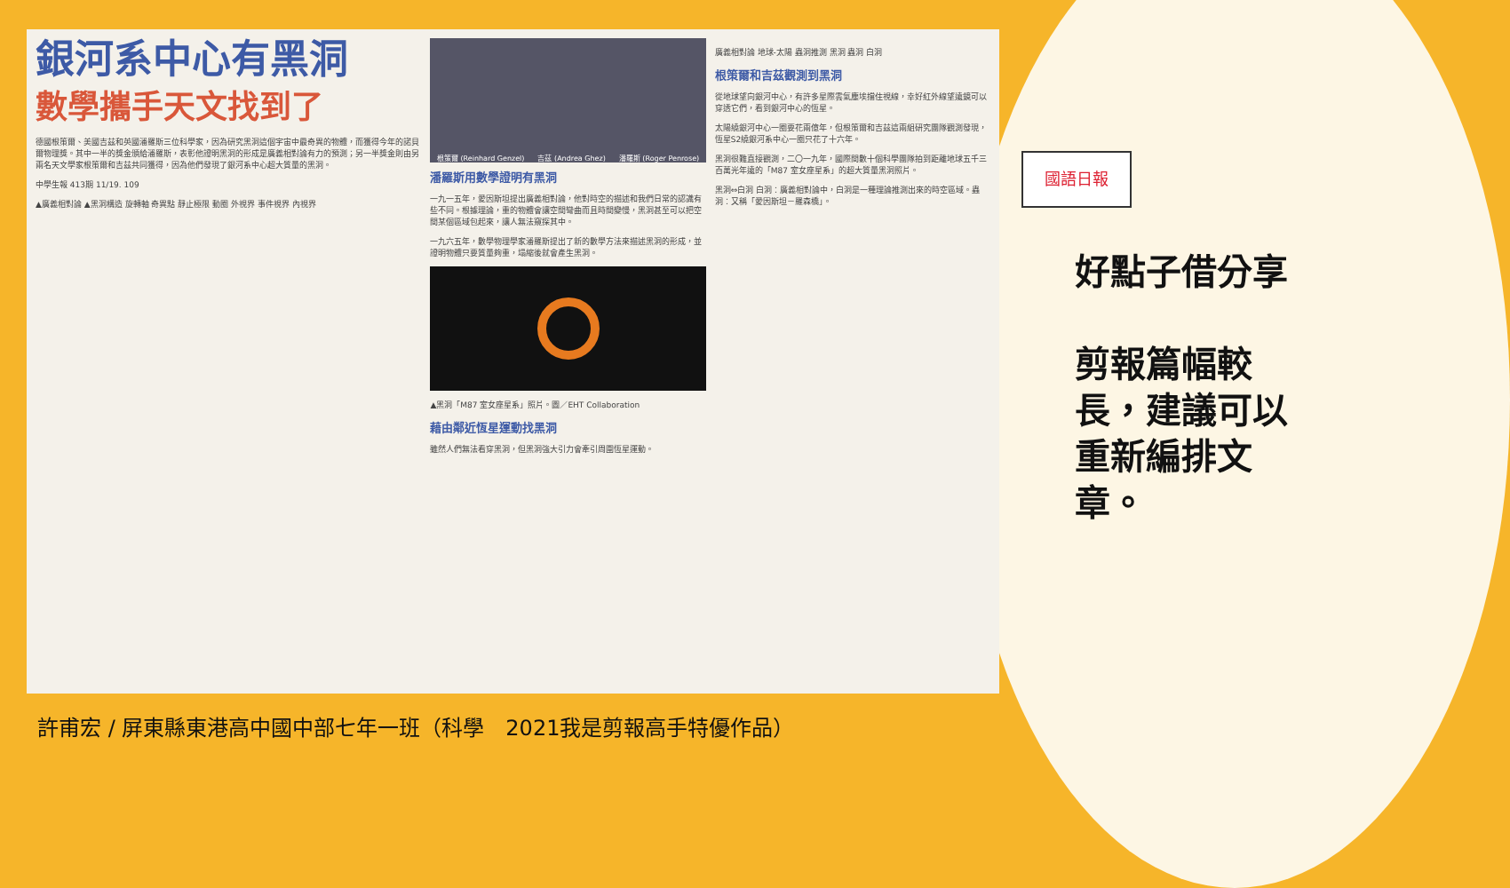銀河系中心有黑洞
數學攜手天文找到了
德國根策爾、美國吉茲和英國潘羅斯三位科學家，因為研究黑洞這個宇宙中最奇異的物體，而獲得今年的諾貝爾物理獎。其中一半的獎金頒給潘羅斯，表彰他證明黑洞的形成是廣義相對論有力的預測；另一半獎金則由另兩名天文學家根策爾和吉茲共同獲得，因為他們發現了銀河系中心超大質量的黑洞。
中學生報 413期 11/19. 109
▲廣義相對論 ▲黑洞構造 旋轉軸 奇異點 靜止極限 動圈 外視界 事件視界 內視界
根策爾 (Reinhard Genzel) 吉茲 (Andrea Ghez) 潘羅斯 (Roger Penrose)
潘羅斯用數學證明有黑洞
一九一五年，愛因斯坦提出廣義相對論，他對時空的描述和我們日常的認識有些不同。根據理論，重的物體會讓空間彎曲而且時間變慢，黑洞甚至可以把空間某個區域包起來，讓人無法窺探其中。
一九六五年，數學物理學家潘羅斯提出了新的數學方法來描述黑洞的形成，並證明物體只要質量夠重，塌縮後就會產生黑洞。
▲黑洞「M87 室女座星系」照片。圖／EHT Collaboration
藉由鄰近恆星運動找黑洞
雖然人們無法看穿黑洞，但黑洞強大引力會牽引周圍恆星運動。
廣義相對論 地球-太陽 蟲洞推測 黑洞 蟲洞 白洞
根策爾和吉茲觀測到黑洞
從地球望向銀河中心，有許多星際雲氣塵埃擋住視線，幸好紅外線望遠鏡可以穿透它們，看到銀河中心的恆星。
太陽繞銀河中心一圈要花兩億年，但根策爾和吉茲這兩組研究團隊觀測發現，恆星S2繞銀河系中心一圈只花了十六年。
黑洞很難直接觀測，二〇一九年，國際間數十個科學團隊拍到距離地球五千三百萬光年遠的「M87 室女座星系」的超大質量黑洞照片。
黑洞⇔白洞 白洞：廣義相對論中，白洞是一種理論推測出來的時空區域。蟲洞：又稱「愛因斯坦－羅森橋」。
國語日報
好點子借分享
剪報篇幅較長，建議可以重新編排文章。
許甫宏 / 屏東縣東港高中國中部七年一班（科學　2021我是剪報高手特優作品）